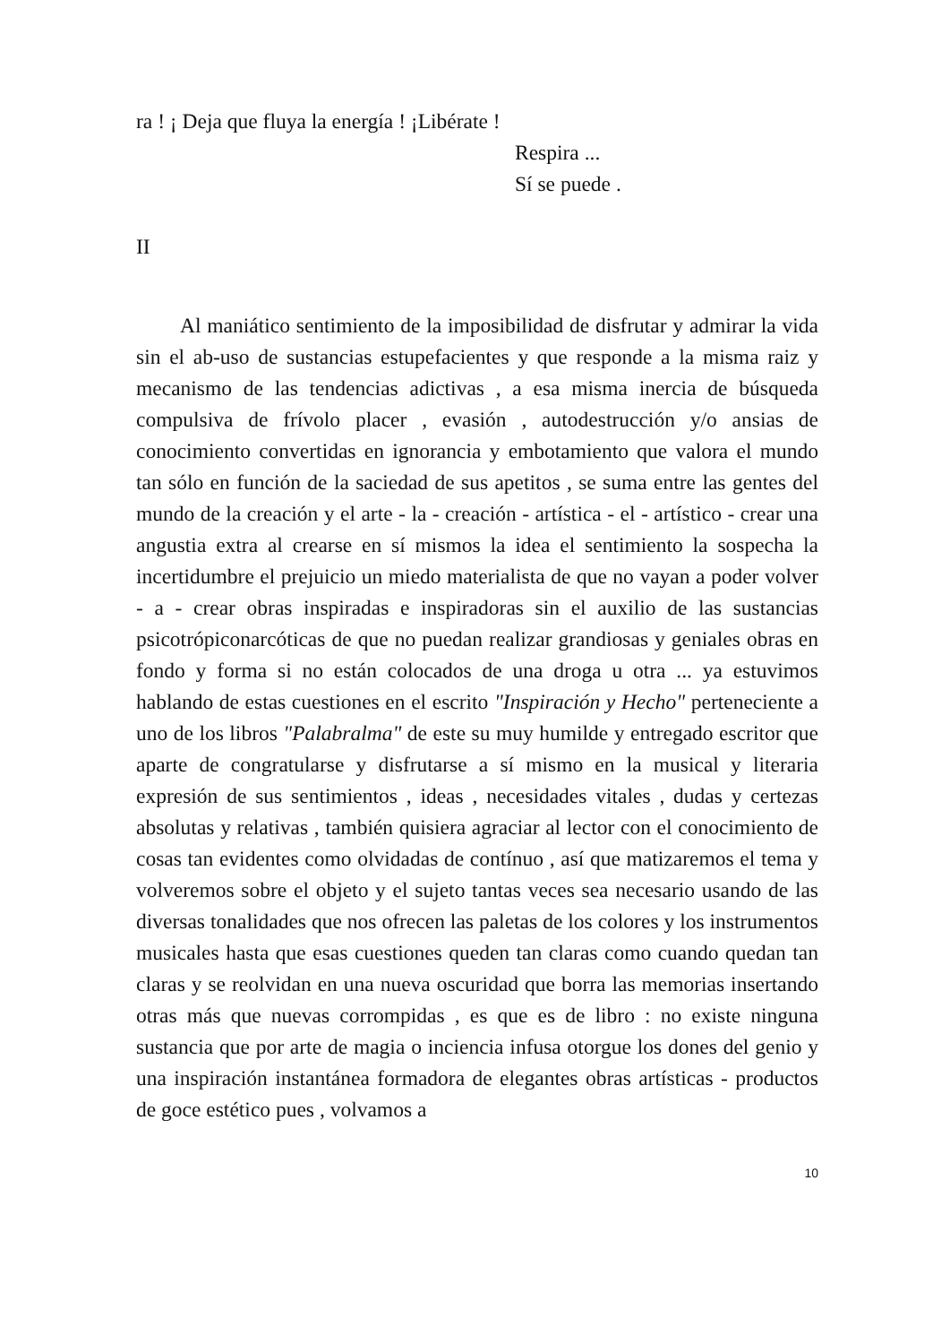ra ! ¡ Deja que fluya la energía ! ¡Libérate !
Respira ...
Sí se puede .
II
Al maniático sentimiento de la imposibilidad de disfrutar y admirar la vida sin el ab-uso de sustancias estupefacientes y que responde a la misma raiz y mecanismo de las tendencias adictivas , a esa misma inercia de búsqueda compulsiva de frívolo placer , evasión , autodestrucción y/o ansias de conocimiento convertidas en ignorancia y embotamiento que valora el mundo tan sólo en función de la saciedad de sus apetitos , se suma entre las gentes del mundo de la creación y el arte - la - creación - artística - el - artístico - crear una angustia extra al crearse en sí mismos la idea el sentimiento la sospecha la incertidumbre el prejuicio un miedo materialista de que no vayan a poder volver - a - crear obras inspiradas e inspiradoras sin el auxilio de las sustancias psicotrópiconarcóticas de que no puedan realizar grandiosas y geniales obras en fondo y forma si no están colocados de una droga u otra ... ya estuvimos hablando de estas cuestiones en el escrito "Inspiración y Hecho" perteneciente a uno de los libros "Palabralma" de este su muy humilde y entregado escritor que aparte de congratularse y disfrutarse a sí mismo en la musical y literaria expresión de sus sentimientos , ideas , necesidades vitales , dudas y certezas absolutas y relativas , también quisiera agraciar al lector con el conocimiento de cosas tan evidentes como olvidadas de contínuo , así que matizaremos el tema y volveremos sobre el objeto y el sujeto tantas veces sea necesario usando de las diversas tonalidades que nos ofrecen las paletas de los colores y los instrumentos musicales hasta que esas cuestiones queden tan claras como cuando quedan tan claras y se reolvidan en una nueva oscuridad que borra las memorias insertando otras más que nuevas corrompidas , es que es de libro : no existe ninguna sustancia que por arte de magia o inciencia infusa otorgue los dones del genio y una inspiración instantánea formadora de elegantes obras artísticas - productos de goce estético pues , volvamos a
10